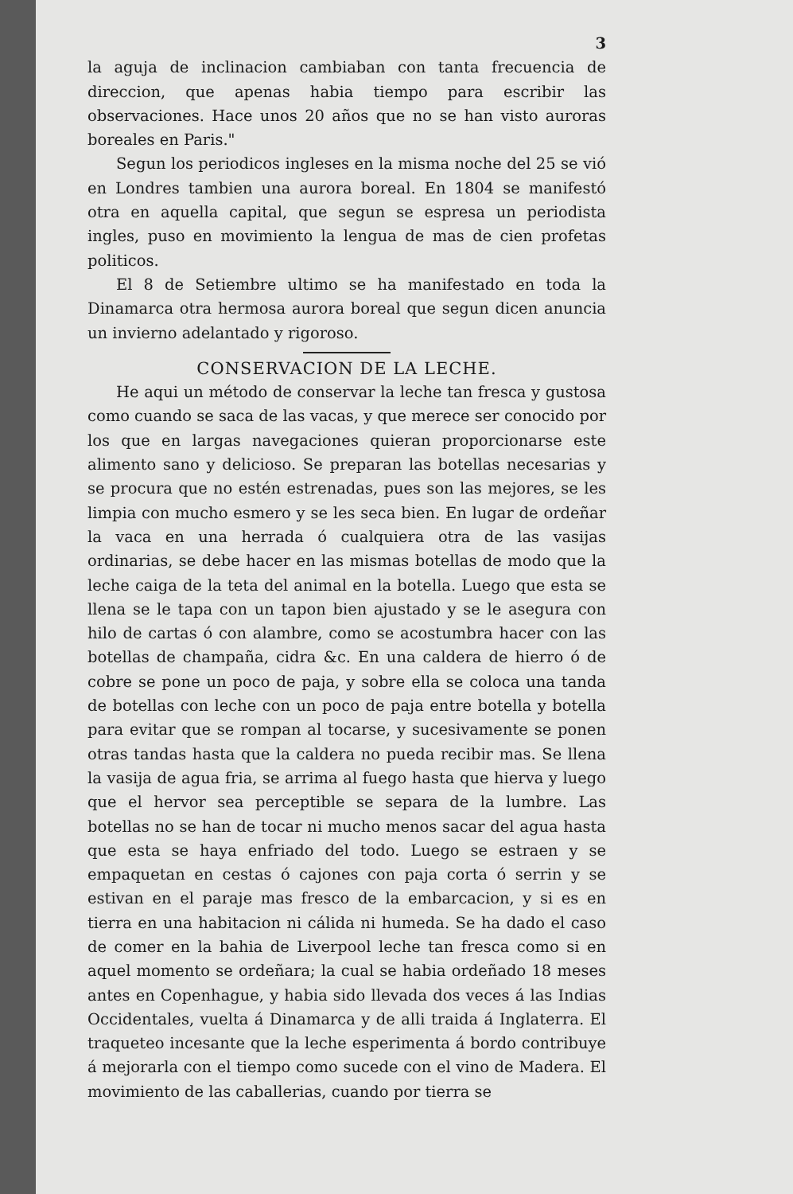3
la aguja de inclinacion cambiaban con tanta frecuencia de direccion, que apenas habia tiempo para escribir las observaciones. Hace unos 20 años que no se han visto auroras boreales en Paris."
Segun los periodicos ingleses en la misma noche del 25 se vió en Londres tambien una aurora boreal. En 1804 se manifestó otra en aquella capital, que segun se espresa un periodista ingles, puso en movimiento la lengua de mas de cien profetas politicos.
El 8 de Setiembre ultimo se ha manifestado en toda la Dinamarca otra hermosa aurora boreal que segun dicen anuncia un invierno adelantado y rigoroso.
CONSERVACION DE LA LECHE.
He aqui un método de conservar la leche tan fresca y gustosa como cuando se saca de las vacas, y que merece ser conocido por los que en largas navegaciones quieran proporcionarse este alimento sano y delicioso. Se preparan las botellas necesarias y se procura que no estén estrenadas, pues son las mejores, se les limpia con mucho esmero y se les seca bien. En lugar de ordeñar la vaca en una herrada ó cualquiera otra de las vasijas ordinarias, se debe hacer en las mismas botellas de modo que la leche caiga de la teta del animal en la botella. Luego que esta se llena se le tapa con un tapon bien ajustado y se le asegura con hilo de cartas ó con alambre, como se acostumbra hacer con las botellas de champaña, cidra &c. En una caldera de hierro ó de cobre se pone un poco de paja, y sobre ella se coloca una tanda de botellas con leche con un poco de paja entre botella y botella para evitar que se rompan al tocarse, y sucesivamente se ponen otras tandas hasta que la caldera no pueda recibir mas. Se llena la vasija de agua fria, se arrima al fuego hasta que hierva y luego que el hervor sea perceptible se separa de la lumbre. Las botellas no se han de tocar ni mucho menos sacar del agua hasta que esta se haya enfriado del todo. Luego se estraen y se empaquetan en cestas ó cajones con paja corta ó serrin y se estivan en el paraje mas fresco de la embarcacion, y si es en tierra en una habitacion ni cálida ni humeda. Se ha dado el caso de comer en la bahia de Liverpool leche tan fresca como si en aquel momento se ordeñara; la cual se habia ordeñado 18 meses antes en Copenhague, y habia sido llevada dos veces á las Indias Occidentales, vuelta á Dinamarca y de alli traida á Inglaterra. El traqueteo incesante que la leche esperimenta á bordo contribuye á mejorarla con el tiempo como sucede con el vino de Madera. El movimiento de las caballerias, cuando por tierra se